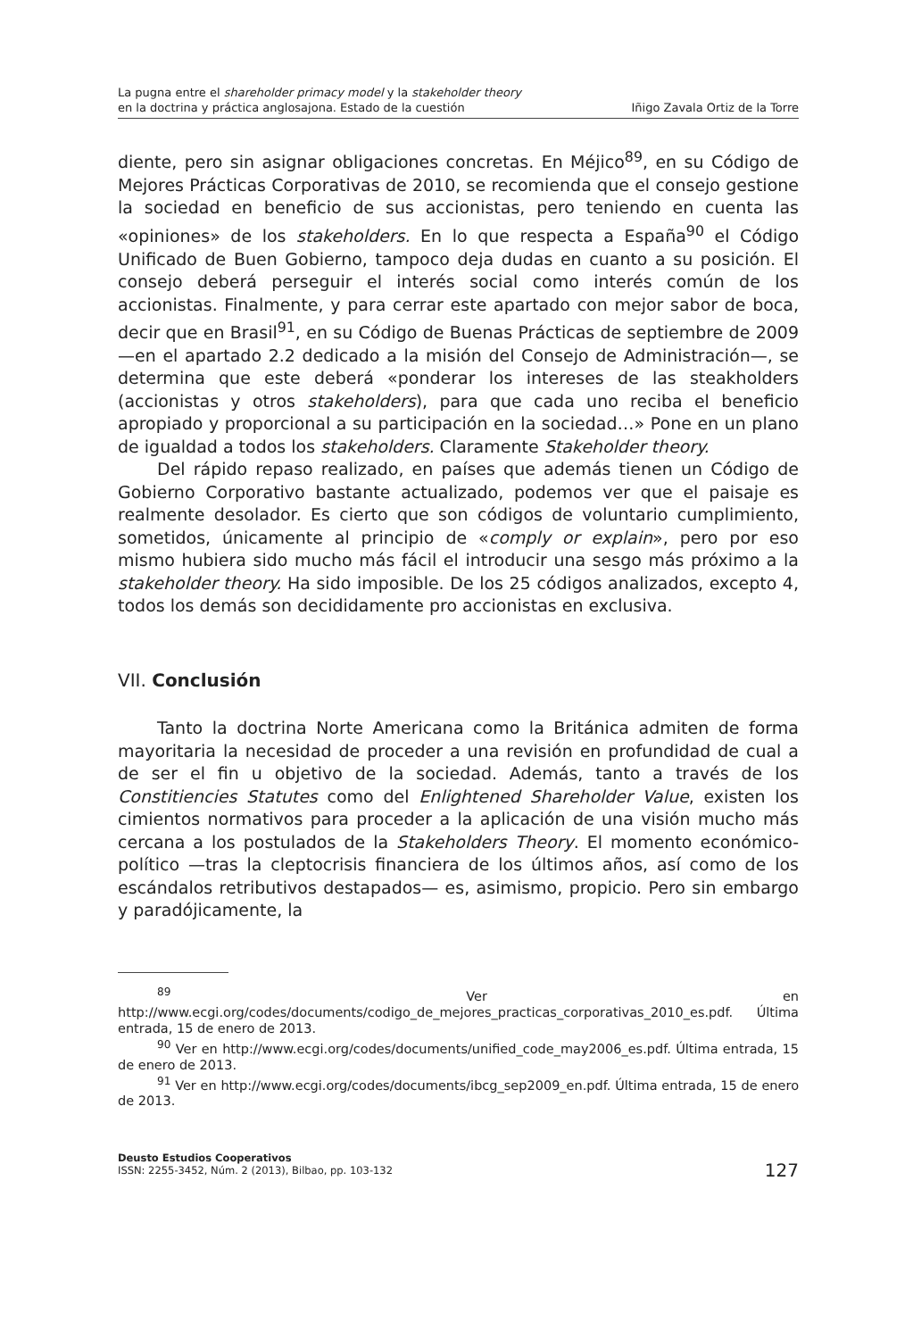La pugna entre el shareholder primacy model y la stakeholder theory
en la doctrina y práctica anglosajona. Estado de la cuestión
Iñigo Zavala Ortiz de la Torre
diente, pero sin asignar obligaciones concretas. En Méjico<sup>89</sup>, en su Código de Mejores Prácticas Corporativas de 2010, se recomienda que el consejo gestione la sociedad en beneficio de sus accionistas, pero teniendo en cuenta las «opiniones» de los stakeholders. En lo que respecta a España<sup>90</sup> el Código Unificado de Buen Gobierno, tampoco deja dudas en cuanto a su posición. El consejo deberá perseguir el interés social como interés común de los accionistas. Finalmente, y para cerrar este apartado con mejor sabor de boca, decir que en Brasil<sup>91</sup>, en su Código de Buenas Prácticas de septiembre de 2009 —en el apartado 2.2 dedicado a la misión del Consejo de Administración—, se determina que este deberá «ponderar los intereses de las steakholders (accionistas y otros stakeholders), para que cada uno reciba el beneficio apropiado y proporcional a su participación en la sociedad…» Pone en un plano de igualdad a todos los stakeholders. Claramente Stakeholder theory.
Del rápido repaso realizado, en países que además tienen un Código de Gobierno Corporativo bastante actualizado, podemos ver que el paisaje es realmente desolador. Es cierto que son códigos de voluntario cumplimiento, sometidos, únicamente al principio de «comply or explain», pero por eso mismo hubiera sido mucho más fácil el introducir una sesgo más próximo a la stakeholder theory. Ha sido imposible. De los 25 códigos analizados, excepto 4, todos los demás son decididamente pro accionistas en exclusiva.
VII. Conclusión
Tanto la doctrina Norte Americana como la Británica admiten de forma mayoritaria la necesidad de proceder a una revisión en profundidad de cual a de ser el fin u objetivo de la sociedad. Además, tanto a través de los Constitiencies Statutes como del Enlightened Shareholder Value, existen los cimientos normativos para proceder a la aplicación de una visión mucho más cercana a los postulados de la Stakeholders Theory. El momento económico-político —tras la cleptocrisis financiera de los últimos años, así como de los escándalos retributivos destapados— es, asimismo, propicio. Pero sin embargo y paradójicamente, la
<sup>89</sup> Ver en http://www.ecgi.org/codes/documents/codigo_de_mejores_practicas_corporativas_2010_es.pdf. Última entrada, 15 de enero de 2013.
<sup>90</sup> Ver en http://www.ecgi.org/codes/documents/unified_code_may2006_es.pdf. Última entrada, 15 de enero de 2013.
<sup>91</sup> Ver en http://www.ecgi.org/codes/documents/ibcg_sep2009_en.pdf. Última entrada, 15 de enero de 2013.
Deusto Estudios Cooperativos
ISSN: 2255-3452, Núm. 2 (2013), Bilbao, pp. 103-132
127